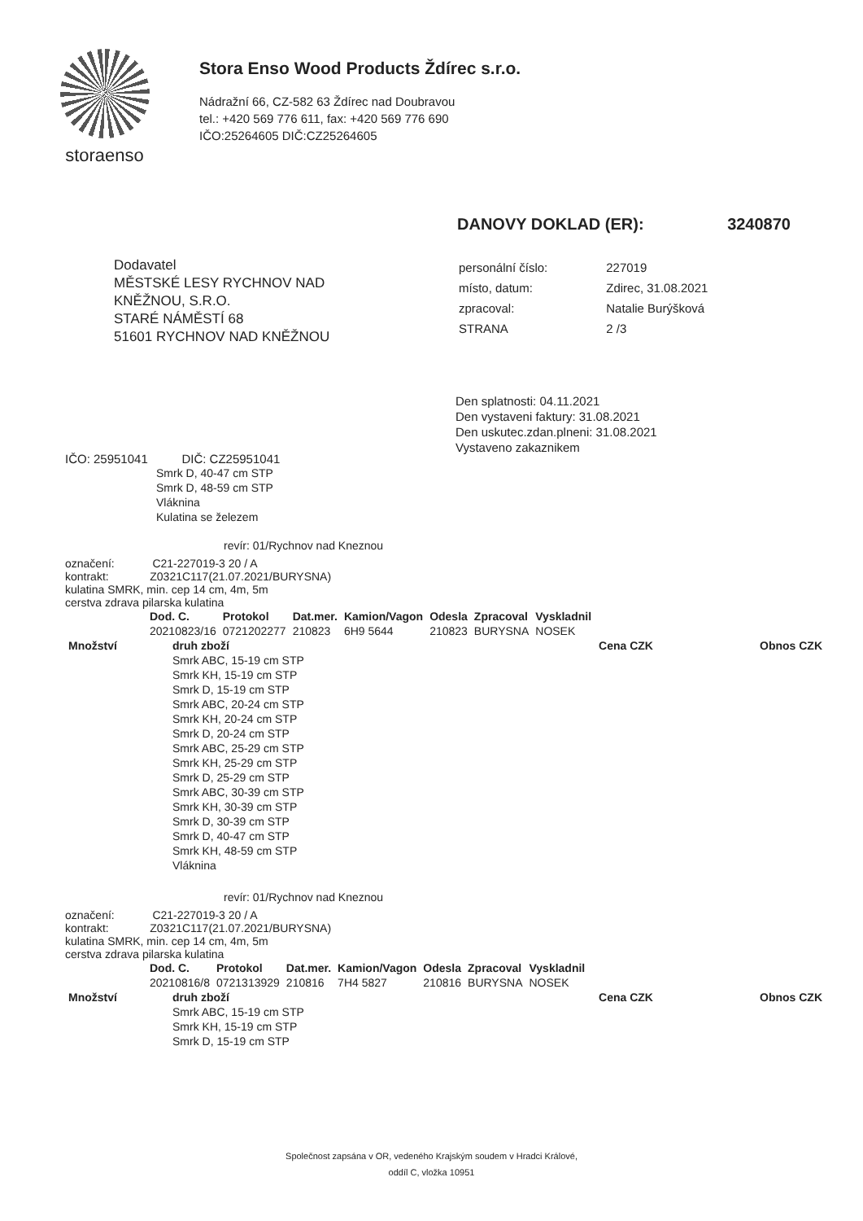storaenso
Stora Enso Wood Products Ždírec s.r.o.
Nádražní 66, CZ-582 63 Ždírec nad Doubravou
tel.: +420 569 776 611, fax: +420 569 776 690
IČO:25264605 DIČ:CZ25264605
DANOVY DOKLAD (ER): 3240870
Dodavatel
MĚSTSKÉ LESY RYCHNOV NAD
KNĚŽNOU, S.R.O.
STARÉ NÁMĚSTÍ 68
51601 RYCHNOV NAD KNĚŽNOU
| personální číslo: | 227019 |
| místo, datum: | Zdirec, 31.08.2021 |
| zpracoval: | Natalie Burýšková |
| STRANA | 2 /3 |
Den splatnosti: 04.11.2021
Den vystaveni faktury: 31.08.2021
Den uskutec.zdan.plneni: 31.08.2021
Vystaveno zakaznikem
IČO: 25951041 DIČ: CZ25951041
| | Smrk D, 40-47 cm STP |
| | Smrk D, 48-59 cm STP |
| | Vláknina |
| | Kulatina se železem |
revír: 01/Rychnov nad Kneznou
označení: C21-227019-3 20 / A
kontrakt: Z0321C117(21.07.2021/BURYSNA)
kulatina SMRK, min. cep 14 cm, 4m, 5m
cerstva zdrava pilarska kulatina
| Dod. C. | Protokol | Dat.mer. | Kamion/Vagon | Odesla | Zpracoval | Vyskladnil |
| --- | --- | --- | --- | --- | --- | --- |
| 20210823/16 | 0721202277 | 210823 | 6H9 5644 | 210823 | BURYSNA | NOSEK |
| Množství | druh zboží | Cena CZK | Obnos CZK |
| --- | --- | --- | --- |
| | Smrk ABC, 15-19 cm STP | | |
| | Smrk KH, 15-19 cm STP | | |
| | Smrk D, 15-19 cm STP | | |
| | Smrk ABC, 20-24 cm STP | | |
| | Smrk KH, 20-24 cm STP | | |
| | Smrk D, 20-24 cm STP | | |
| | Smrk ABC, 25-29 cm STP | | |
| | Smrk KH, 25-29 cm STP | | |
| | Smrk D, 25-29 cm STP | | |
| | Smrk ABC, 30-39 cm STP | | |
| | Smrk KH, 30-39 cm STP | | |
| | Smrk D, 30-39 cm STP | | |
| | Smrk D, 40-47 cm STP | | |
| | Smrk KH, 48-59 cm STP | | |
| | Vláknina | | |
revír: 01/Rychnov nad Kneznou
označení: C21-227019-3 20 / A
kontrakt: Z0321C117(21.07.2021/BURYSNA)
kulatina SMRK, min. cep 14 cm, 4m, 5m
cerstva zdrava pilarska kulatina
| Dod. C. | Protokol | Dat.mer. | Kamion/Vagon | Odesla | Zpracoval | Vyskladnil |
| --- | --- | --- | --- | --- | --- | --- |
| 20210816/8 | 0721313929 | 210816 | 7H4 5827 | 210816 | BURYSNA | NOSEK |
| Množství | druh zboží | Cena CZK | Obnos CZK |
| --- | --- | --- | --- |
| | Smrk ABC, 15-19 cm STP | | |
| | Smrk KH, 15-19 cm STP | | |
| | Smrk D, 15-19 cm STP | | |
Společnost zapsána v OR, vedeného Krajským soudem v Hradci Králové,
oddíl C, vložka 10951